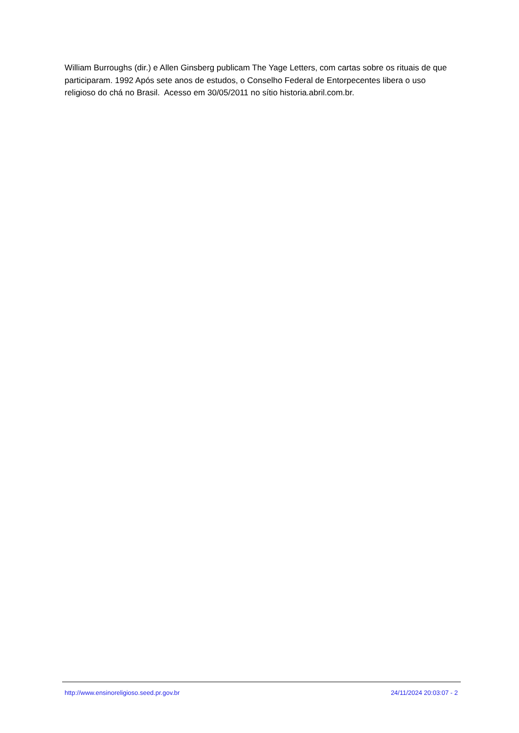William Burroughs (dir.) e Allen Ginsberg publicam The Yage Letters, com cartas sobre os rituais de que participaram. 1992 Após sete anos de estudos, o Conselho Federal de Entorpecentes libera o uso religioso do chá no Brasil. Acesso em 30/05/2011 no sítio historia.abril.com.br.
http://www.ensinoreligioso.seed.pr.gov.br 24/11/2024 20:03:07 - 2